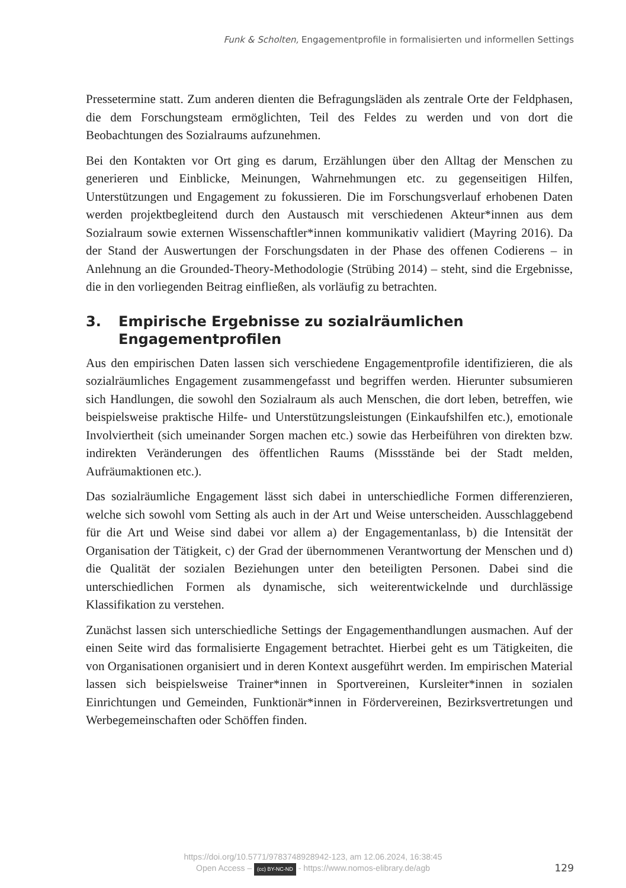Funk & Scholten, Engagementprofile in formalisierten und informellen Settings
Pressetermine statt. Zum anderen dienten die Befragungsläden als zentrale Orte der Feldphasen, die dem Forschungsteam ermöglichten, Teil des Feldes zu werden und von dort die Beobachtungen des Sozialraums aufzunehmen.
Bei den Kontakten vor Ort ging es darum, Erzählungen über den Alltag der Menschen zu generieren und Einblicke, Meinungen, Wahrnehmungen etc. zu gegenseitigen Hilfen, Unterstützungen und Engagement zu fokussieren. Die im Forschungsverlauf erhobenen Daten werden projektbegleitend durch den Austausch mit verschiedenen Akteur*innen aus dem Sozialraum sowie externen Wissenschaftler*innen kommunikativ validiert (Mayring 2016). Da der Stand der Auswertungen der Forschungsdaten in der Phase des offenen Codierens – in Anlehnung an die Grounded-Theory-Methodologie (Strübing 2014) – steht, sind die Ergebnisse, die in den vorliegenden Beitrag einfließen, als vorläufig zu betrachten.
3. Empirische Ergebnisse zu sozialräumlichen Engagementprofilen
Aus den empirischen Daten lassen sich verschiedene Engagementprofile identifizieren, die als sozialräumliches Engagement zusammengefasst und begriffen werden. Hierunter subsumieren sich Handlungen, die sowohl den Sozialraum als auch Menschen, die dort leben, betreffen, wie beispielsweise praktische Hilfe- und Unterstützungsleistungen (Einkaufshilfen etc.), emotionale Involviertheit (sich umeinander Sorgen machen etc.) sowie das Herbeiführen von direkten bzw. indirekten Veränderungen des öffentlichen Raums (Missstände bei der Stadt melden, Aufräumaktionen etc.).
Das sozialräumliche Engagement lässt sich dabei in unterschiedliche Formen differenzieren, welche sich sowohl vom Setting als auch in der Art und Weise unterscheiden. Ausschlaggebend für die Art und Weise sind dabei vor allem a) der Engagementanlass, b) die Intensität der Organisation der Tätigkeit, c) der Grad der übernommenen Verantwortung der Menschen und d) die Qualität der sozialen Beziehungen unter den beteiligten Personen. Dabei sind die unterschiedlichen Formen als dynamische, sich weiterentwickelnde und durchlässige Klassifikation zu verstehen.
Zunächst lassen sich unterschiedliche Settings der Engagementhandlungen ausmachen. Auf der einen Seite wird das formalisierte Engagement betrachtet. Hierbei geht es um Tätigkeiten, die von Organisationen organisiert und in deren Kontext ausgeführt werden. Im empirischen Material lassen sich beispielsweise Trainer*innen in Sportvereinen, Kursleiter*innen in sozialen Einrichtungen und Gemeinden, Funktionär*innen in Fördervereinen, Bezirksvertretungen und Werbegemeinschaften oder Schöffen finden.
https://doi.org/10.5771/9783748928942-123, am 12.06.2024, 16:38:45
Open Access – (cc) BY-NC-ND - https://www.nomos-elibrary.de/agb
129